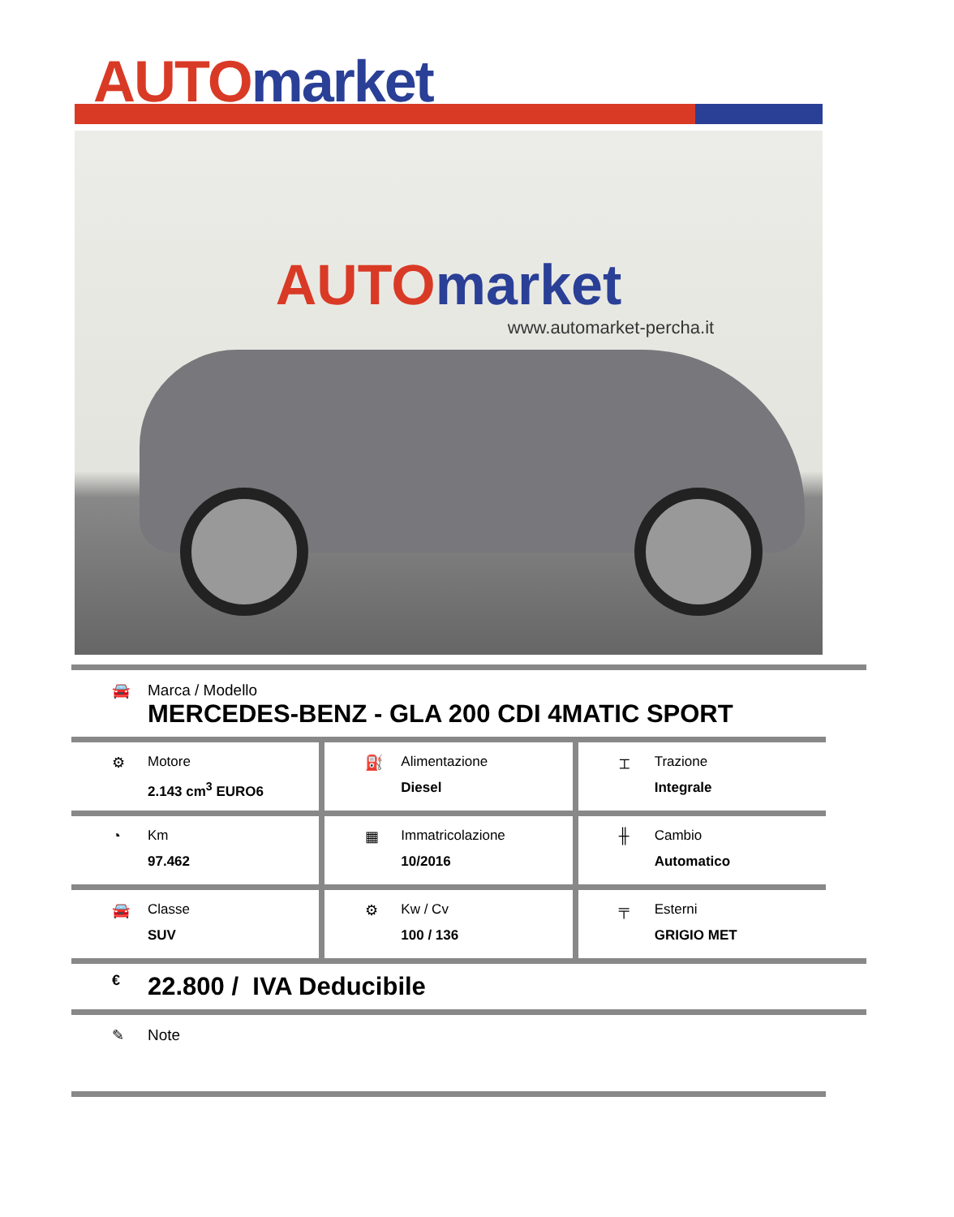AUTO market
AUTO market
www.automarket-percha.it
🚘 Marca / Modello
MERCEDES-BENZ - GLA 200 CDI 4MATIC SPORT
⚙ Motore
2.143 cm<sup>3</sup> EURO6
⛽ Alimentazione
Diesel
⌶ Trazione
Integrale
◔ Km
97.462
▦ Immatricolazione
10/2016
╫ Cambio
Automatico
🚘 Classe
SUV
⚙ Kw / Cv
100 / 136
╤ Esterni
GRIGIO MET
€
22.800 / IVA Deducibile
✎ Note